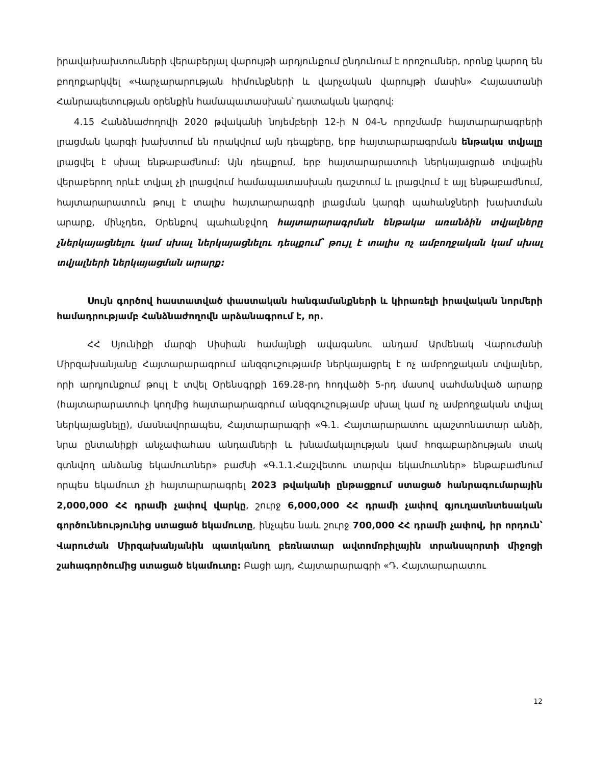իրավախախտումների վերաբերյալ վարույթի արդյունքում ընդունում է որոշումներ, որոնք կարող են բողոքարկվել «Վարչարարության հիմունքների և վարչական վարույթի մասին» Հայաստանի Հանրապետության օրենքին համապատասխան՝ դատական կարգով:
4.15 Հանձնաժողովի 2020 թվականի նոյեմբերի 12-ի N 04-Ն որոշմամբ հայտարարագրերի լրացման կարգի խախտում են որակվում այն դեպքերը, երբ հայտարարագրման ենթակա տվյալը լրացվել է սխալ ենթաբաժնում: Այն դեպքում, երբ հայտարարատուի ներկայացրած տվյալին վերաբերող որևէ տվյալ չի լրացվում համապատասխան դաշտում և լրացվում է այլ ենթաբաժնում, հայտարարատուն թույլ է տալիս հայտարարագրի լրացման կարգի պահանջների խախտման արարք, մինչդեռ, Օրենքով պահանջվող հայտարարագրման ենթակա առանձին տվյալները չներկայացնելու կամ սխալ ներկայացնելու դեպքում՝ թույլ է տալիս ոչ ամբողջական կամ սխալ տվյալների ներկայացման արարք:
Սույն գործով հաստատված փաստական հանգամանքների և կիրառելի իրավական նորմերի համադրությամբ Հանձնաժողովն արձանագրում է, որ.
ՀՀ Սյունիքի մարզի Սիսիան համայնքի ավագանու անդամ Արմենակ Վարուժանի Միրզախանյանը Հայտարարագրում անզգուշությամբ ներկայացրել է ոչ ամբողջական տվյալներ, որի արդյունքում թույլ է տվել Օրենսգրքի 169.28-րդ հոդվածի 5-րդ մասով սահմանված արարք (հայտարարատուի կողմից հայտարարագրում անզգուշությամբ սխալ կամ ոչ ամբողջական տվյալ ներկայացնելը), մասնավորապես, Հայտարարագրի «Գ.1. Հայտարարատու պաշտոնատար անձի, նրա ընտանիքի անչափահաս անդամների և խնամակալության կամ հոգաբարձության տակ գտնվող անձանց եկամուտներ» բաժնի «Գ.1.1.Հաշվետու տարվա եկամուտներ» ենթաբաժնում որպես եկամուտ չի հայտարարագրել 2023 թվականի ընթացքում ստացած հանրագումարային 2,000,000 ՀՀ դրամի չափով վարկը, շուրջ 6,000,000 ՀՀ դրամի չափով գյուղատնտեսական գործունեությունից ստացած եկամուտը, ինչպես նաև շուրջ 700,000 ՀՀ դրամի չափով, իր որդուն՝ Վարուժան Միրզախանյանին պատկանող բեռնատար ավտոմոբիլային տրանսպորտի միջոցի շահագործումից ստացած եկամուտը: Բացի այդ, Հայտարարագրի «Դ. Հայտարարատու
12